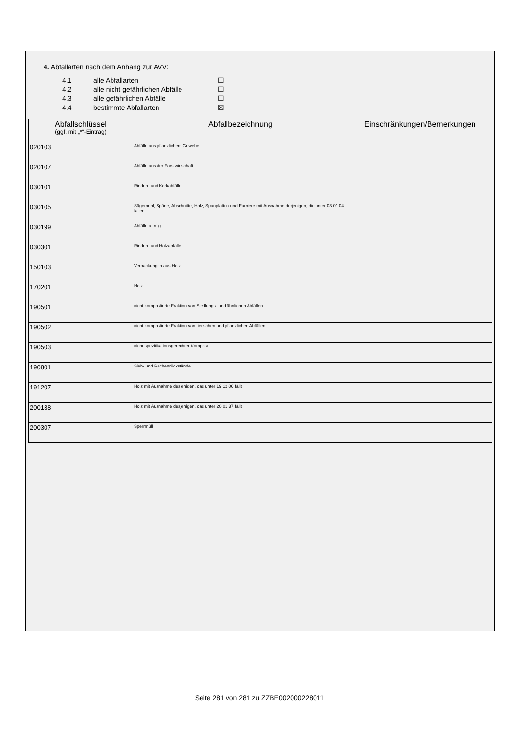4. Abfallarten nach dem Anhang zur AVV:
4.1 alle Abfallarten ☐
4.2 alle nicht gefährlichen Abfälle ☐
4.3 alle gefährlichen Abfälle ☐
4.4 bestimmte Abfallarten ☒
| Abfallschlüssel (ggf. mit „*“-Eintrag) | Abfallbezeichnung | Einschränkungen/Bemerkungen |
| --- | --- | --- |
| 020103 | Abfälle aus pflanzlichem Gewebe | |
| 020107 | Abfälle aus der Forstwirtschaft | |
| 030101 | Rinden- und Korkabfälle | |
| 030105 | Sägemehl, Späne, Abschnitte, Holz, Spanplatten und Furniere mit Ausnahme derjenigen, die unter 03 01 04 fallen | |
| 030199 | Abfälle a. n. g. | |
| 030301 | Rinden- und Holzabfälle | |
| 150103 | Verpackungen aus Holz | |
| 170201 | Holz | |
| 190501 | nicht kompostierte Fraktion von Siedlungs- und ähnlichen Abfällen | |
| 190502 | nicht kompostierte Fraktion von tierischen und pflanzlichen Abfällen | |
| 190503 | nicht spezifikationsgerechter Kompost | |
| 190801 | Sieb- und Rechenrückstände | |
| 191207 | Holz mit Ausnahme desjenigen, das unter 19 12 06 fällt | |
| 200138 | Holz mit Ausnahme desjenigen, das unter 20 01 37 fällt | |
| 200307 | Sperrmüll | |
Seite 281 von 281 zu ZZBE002000228011